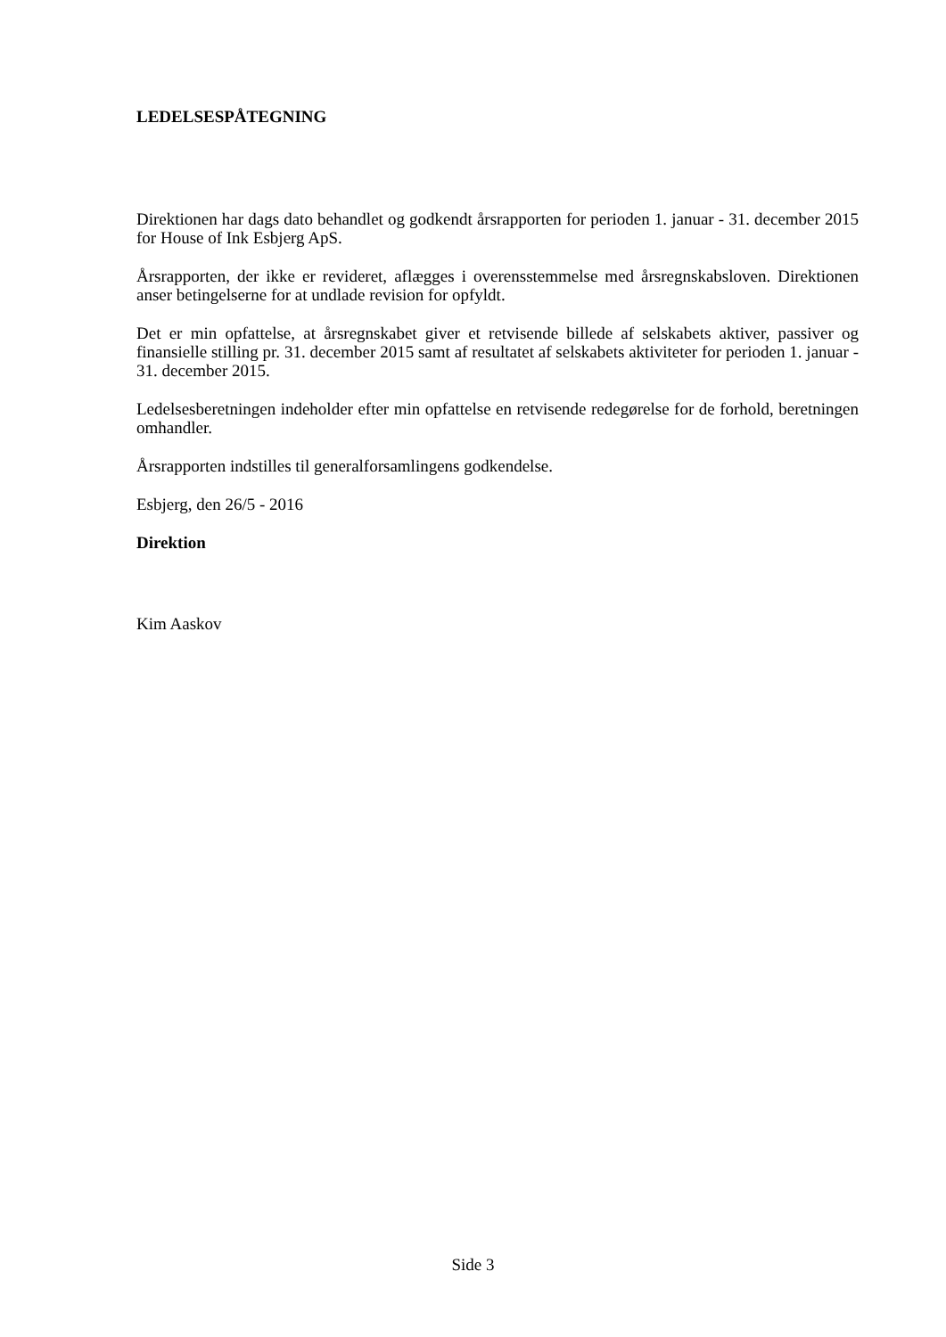LEDELSESPÅTEGNING
Direktionen har dags dato behandlet og godkendt årsrapporten for perioden 1. januar - 31. december 2015 for House of Ink Esbjerg ApS.
Årsrapporten, der ikke er revideret, aflægges i overensstemmelse med årsregnskabsloven. Direktionen anser betingelserne for at undlade revision for opfyldt.
Det er min opfattelse, at årsregnskabet giver et retvisende billede af selskabets aktiver, passiver og finansielle stilling pr. 31. december 2015 samt af resultatet af selskabets aktiviteter for perioden 1. januar - 31. december 2015.
Ledelsesberetningen indeholder efter min opfattelse en retvisende redegørelse for de forhold, beretningen omhandler.
Årsrapporten indstilles til generalforsamlingens godkendelse.
Esbjerg, den 26/5 - 2016
Direktion
Kim Aaskov
Side 3